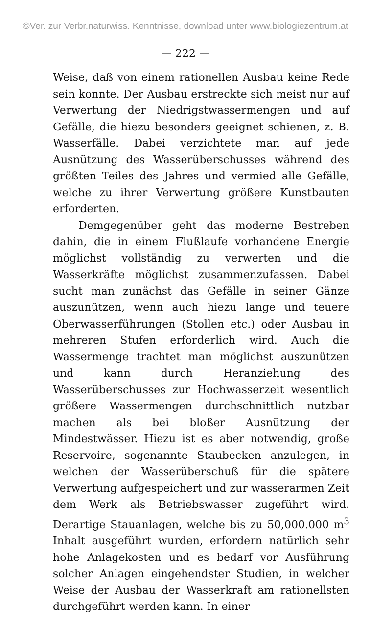©Ver. zur Verbr.naturwiss. Kenntnisse, download unter www.biologiezentrum.at
— 222 —
Weise, daß von einem rationellen Ausbau keine Rede sein konnte. Der Ausbau erstreckte sich meist nur auf Verwertung der Niedrigstwassermengen und auf Gefälle, die hiezu besonders geeignet schienen, z. B. Wasserfälle. Dabei verzichtete man auf jede Ausnützung des Wasserüberschusses während des größten Teiles des Jahres und vermied alle Gefälle, welche zu ihrer Verwertung größere Kunstbauten erforderten.
Demgegenüber geht das moderne Bestreben dahin, die in einem Flußlaufe vorhandene Energie möglichst vollständig zu verwerten und die Wasserkräfte möglichst zusammenzufassen. Dabei sucht man zunächst das Gefälle in seiner Gänze auszunützen, wenn auch hiezu lange und teuere Oberwasserführungen (Stollen etc.) oder Ausbau in mehreren Stufen erforderlich wird. Auch die Wassermenge trachtet man möglichst auszunützen und kann durch Heranziehung des Wasserüberschusses zur Hochwasserzeit wesentlich größere Wassermengen durchschnittlich nutzbar machen als bei bloßer Ausnützung der Mindestwässer. Hiezu ist es aber notwendig, große Reservoire, sogenannte Staubecken anzulegen, in welchen der Wasserüberschuß für die spätere Verwertung aufgespeichert und zur wasserarmen Zeit dem Werk als Betriebswasser zugeführt wird. Derartige Stauanlagen, welche bis zu 50,000.000 m<sup>3</sup> Inhalt ausgeführt wurden, erfordern natürlich sehr hohe Anlagekosten und es bedarf vor Ausführung solcher Anlagen eingehendster Studien, in welcher Weise der Ausbau der Wasserkraft am rationellsten durchgeführt werden kann. In einer